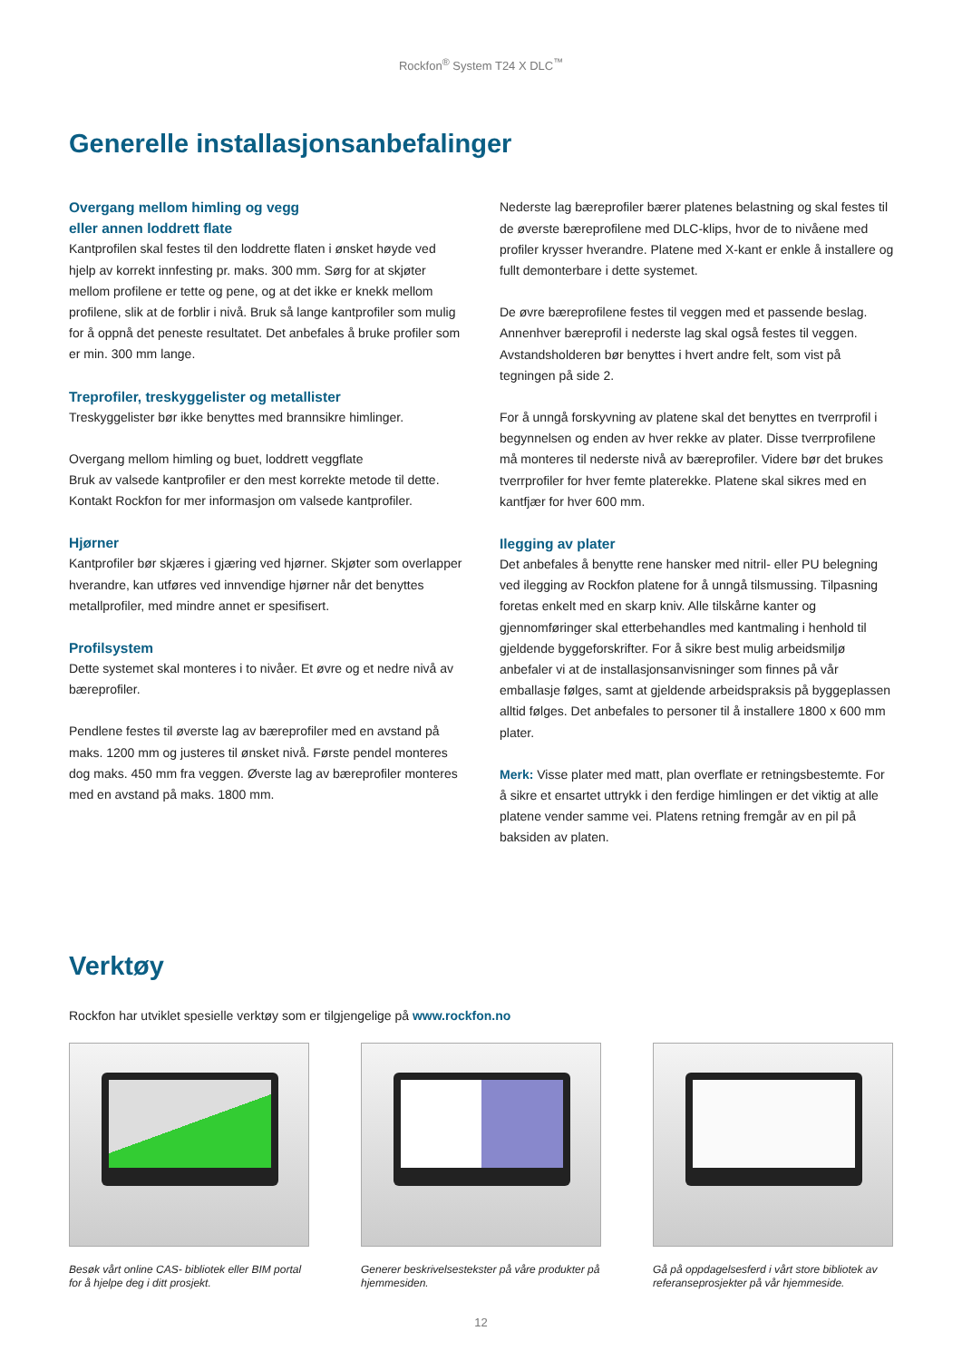Rockfon<sup>®</sup> System T24 X DLC<sup>™</sup>
Generelle installasjonsanbefalinger
Overgang mellom himling og vegg
eller annen loddrett flate
Kantprofilen skal festes til den loddrette flaten i ønsket høyde ved hjelp av korrekt innfesting pr. maks. 300 mm. Sørg for at skjøter mellom profilene er tette og pene, og at det ikke er knekk mellom profilene, slik at de forblir i nivå. Bruk så lange kantprofiler som mulig for å oppnå det peneste resultatet. Det anbefales å bruke profiler som er min. 300 mm lange.
Treprofiler, treskyggelister og metallister
Treskyggelister bør ikke benyttes med brannsikre himlinger.
Overgang mellom himling og buet, loddrett veggflate
Bruk av valsede kantprofiler er den mest korrekte metode til dette. Kontakt Rockfon for mer informasjon om valsede kantprofiler.
Hjørner
Kantprofiler bør skjæres i gjæring ved hjørner. Skjøter som overlapper hverandre, kan utføres ved innvendige hjørner når det benyttes metallprofiler, med mindre annet er spesifisert.
Profilsystem
Dette systemet skal monteres i to nivåer. Et øvre og et nedre nivå av bæreprofiler.
Pendlene festes til øverste lag av bæreprofiler med en avstand på maks. 1200 mm og justeres til ønsket nivå. Første pendel monteres dog maks. 450 mm fra veggen. Øverste lag av bæreprofiler monteres med en avstand på maks. 1800 mm.
Nederste lag bæreprofiler bærer platenes belastning og skal festes til de øverste bæreprofilene med DLC-klips, hvor de to nivåene med profiler krysser hverandre. Platene med X-kant er enkle å installere og fullt demonterbare i dette systemet.
De øvre bæreprofilene festes til veggen med et passende beslag. Annenhver bæreprofil i nederste lag skal også festes til veggen. Avstandsholderen bør benyttes i hvert andre felt, som vist på tegningen på side 2.
For å unngå forskyvning av platene skal det benyttes en tverrprofil i begynnelsen og enden av hver rekke av plater. Disse tverrprofilene må monteres til nederste nivå av bæreprofiler. Videre bør det brukes tverrprofiler for hver femte platerekke. Platene skal sikres med en kantfjær for hver 600 mm.
Ilegging av plater
Det anbefales å benytte rene hansker med nitril- eller PU belegning ved ilegging av Rockfon platene for å unngå tilsmussing. Tilpasning foretas enkelt med en skarp kniv. Alle tilskårne kanter og gjennomføringer skal etterbehandles med kantmaling i henhold til gjeldende byggeforskrifter. For å sikre best mulig arbeidsmiljø anbefaler vi at de installasjonsanvisninger som finnes på vår emballasje følges, samt at gjeldende arbeidspraksis på byggeplassen alltid følges. Det anbefales to personer til å installere 1800 x 600 mm plater.
Merk: Visse plater med matt, plan overflate er retningsbestemte. For å sikre et ensartet uttrykk i den ferdige himlingen er det viktig at alle platene vender samme vei. Platens retning fremgår av en pil på baksiden av platen.
Verktøy
Rockfon har utviklet spesielle verktøy som er tilgjengelige på www.rockfon.no
Besøk vårt online CAS- bibliotek eller BIM portal for å hjelpe deg i ditt prosjekt.
Generer beskrivelsestekster på våre produkter på hjemmesiden.
Gå på oppdagelsesferd i vårt store bibliotek av referanseprosjekter på vår hjemmeside.
12